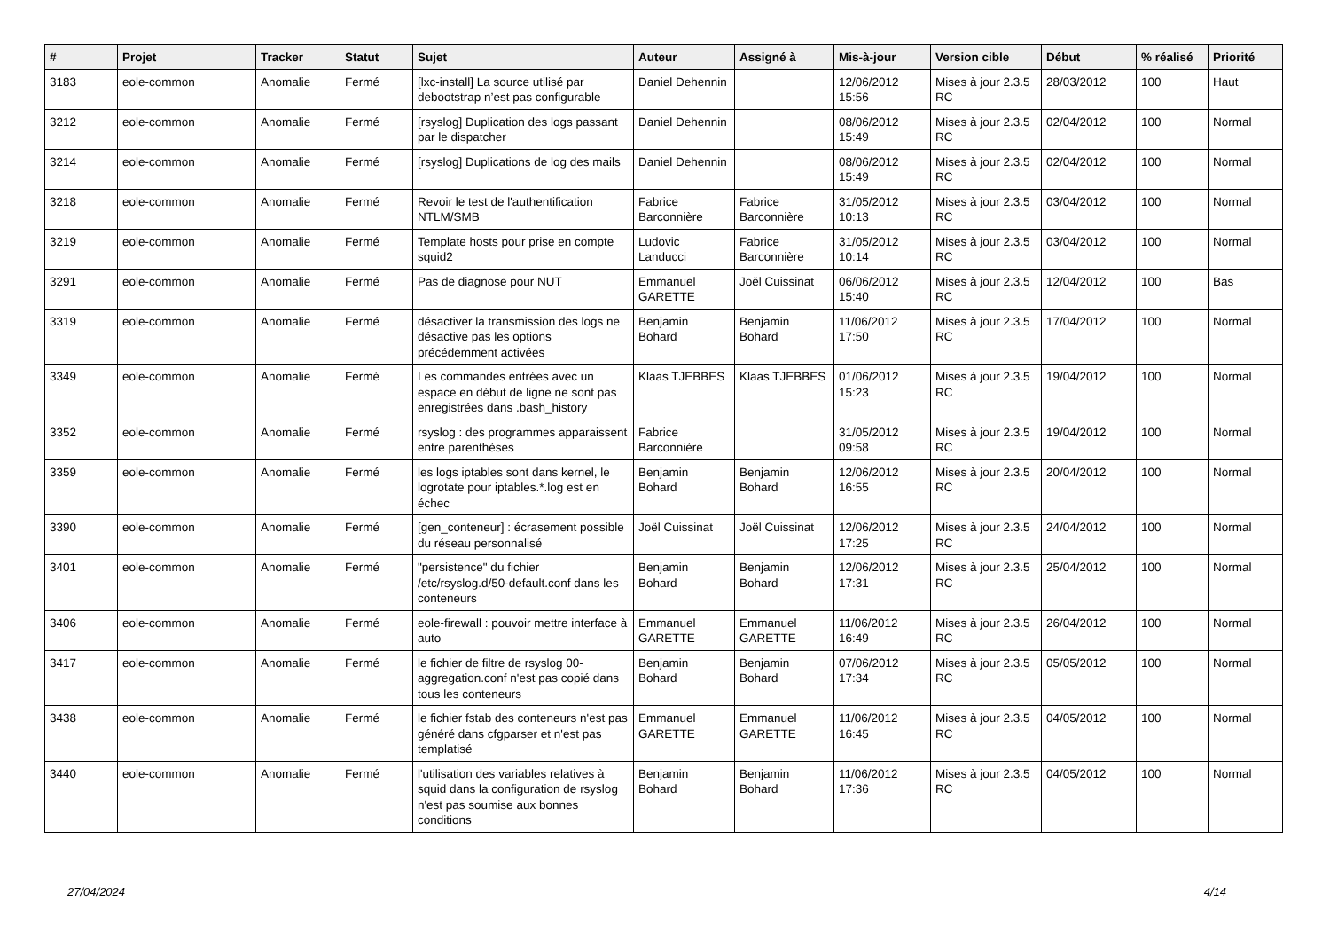| # | Projet | Tracker | Statut | Sujet | Auteur | Assigné à | Mis-à-jour | Version cible | Début | % réalisé | Priorité |
| --- | --- | --- | --- | --- | --- | --- | --- | --- | --- | --- | --- |
| 3183 | eole-common | Anomalie | Fermé | [lxc-install] La source utilisé par debootstrap n’est pas configurable | Daniel Dehennin | | 12/06/2012 15:56 | Mises à jour 2.3.5 RC | 28/03/2012 | 100 | Haut |
| 3212 | eole-common | Anomalie | Fermé | [rsyslog] Duplication des logs passant par le dispatcher | Daniel Dehennin | | 08/06/2012 15:49 | Mises à jour 2.3.5 RC | 02/04/2012 | 100 | Normal |
| 3214 | eole-common | Anomalie | Fermé | [rsyslog] Duplications de log des mails | Daniel Dehennin | | 08/06/2012 15:49 | Mises à jour 2.3.5 RC | 02/04/2012 | 100 | Normal |
| 3218 | eole-common | Anomalie | Fermé | Revoir le test de l'authentification NTLM/SMB | Fabrice Barconnière | Fabrice Barconnière | 31/05/2012 10:13 | Mises à jour 2.3.5 RC | 03/04/2012 | 100 | Normal |
| 3219 | eole-common | Anomalie | Fermé | Template hosts pour prise en compte squid2 | Ludovic Landucci | Fabrice Barconnière | 31/05/2012 10:14 | Mises à jour 2.3.5 RC | 03/04/2012 | 100 | Normal |
| 3291 | eole-common | Anomalie | Fermé | Pas de diagnose pour NUT | Emmanuel GARETTE | Joël Cuissinat | 06/06/2012 15:40 | Mises à jour 2.3.5 RC | 12/04/2012 | 100 | Bas |
| 3319 | eole-common | Anomalie | Fermé | désactiver la transmission des logs ne désactive pas les options précédemment activées | Benjamin Bohard | Benjamin Bohard | 11/06/2012 17:50 | Mises à jour 2.3.5 RC | 17/04/2012 | 100 | Normal |
| 3349 | eole-common | Anomalie | Fermé | Les commandes entrées avec un espace en début de ligne ne sont pas enregistrées dans .bash_history | Klaas TJEBBES | Klaas TJEBBES | 01/06/2012 15:23 | Mises à jour 2.3.5 RC | 19/04/2012 | 100 | Normal |
| 3352 | eole-common | Anomalie | Fermé | rsyslog : des programmes apparaissent entre parenthèses | Fabrice Barconnière | | 31/05/2012 09:58 | Mises à jour 2.3.5 RC | 19/04/2012 | 100 | Normal |
| 3359 | eole-common | Anomalie | Fermé | les logs iptables sont dans kernel, le logrotate pour iptables.*.log est en échec | Benjamin Bohard | Benjamin Bohard | 12/06/2012 16:55 | Mises à jour 2.3.5 RC | 20/04/2012 | 100 | Normal |
| 3390 | eole-common | Anomalie | Fermé | [gen_conteneur] : écrasement possible du réseau personnalisé | Joël Cuissinat | Joël Cuissinat | 12/06/2012 17:25 | Mises à jour 2.3.5 RC | 24/04/2012 | 100 | Normal |
| 3401 | eole-common | Anomalie | Fermé | "persistence" du fichier /etc/rsyslog.d/50-default.conf dans les conteneurs | Benjamin Bohard | Benjamin Bohard | 12/06/2012 17:31 | Mises à jour 2.3.5 RC | 25/04/2012 | 100 | Normal |
| 3406 | eole-common | Anomalie | Fermé | eole-firewall : pouvoir mettre interface à auto | Emmanuel GARETTE | Emmanuel GARETTE | 11/06/2012 16:49 | Mises à jour 2.3.5 RC | 26/04/2012 | 100 | Normal |
| 3417 | eole-common | Anomalie | Fermé | le fichier de filtre de rsyslog 00-aggregation.conf n'est pas copié dans tous les conteneurs | Benjamin Bohard | Benjamin Bohard | 07/06/2012 17:34 | Mises à jour 2.3.5 RC | 05/05/2012 | 100 | Normal |
| 3438 | eole-common | Anomalie | Fermé | le fichier fstab des conteneurs n'est pas généré dans cfgparser et n'est pas templatisé | Emmanuel GARETTE | Emmanuel GARETTE | 11/06/2012 16:45 | Mises à jour 2.3.5 RC | 04/05/2012 | 100 | Normal |
| 3440 | eole-common | Anomalie | Fermé | l'utilisation des variables relatives à squid dans la configuration de rsyslog n'est pas soumise aux bonnes conditions | Benjamin Bohard | Benjamin Bohard | 11/06/2012 17:36 | Mises à jour 2.3.5 RC | 04/05/2012 | 100 | Normal |
27/04/2024 4/14